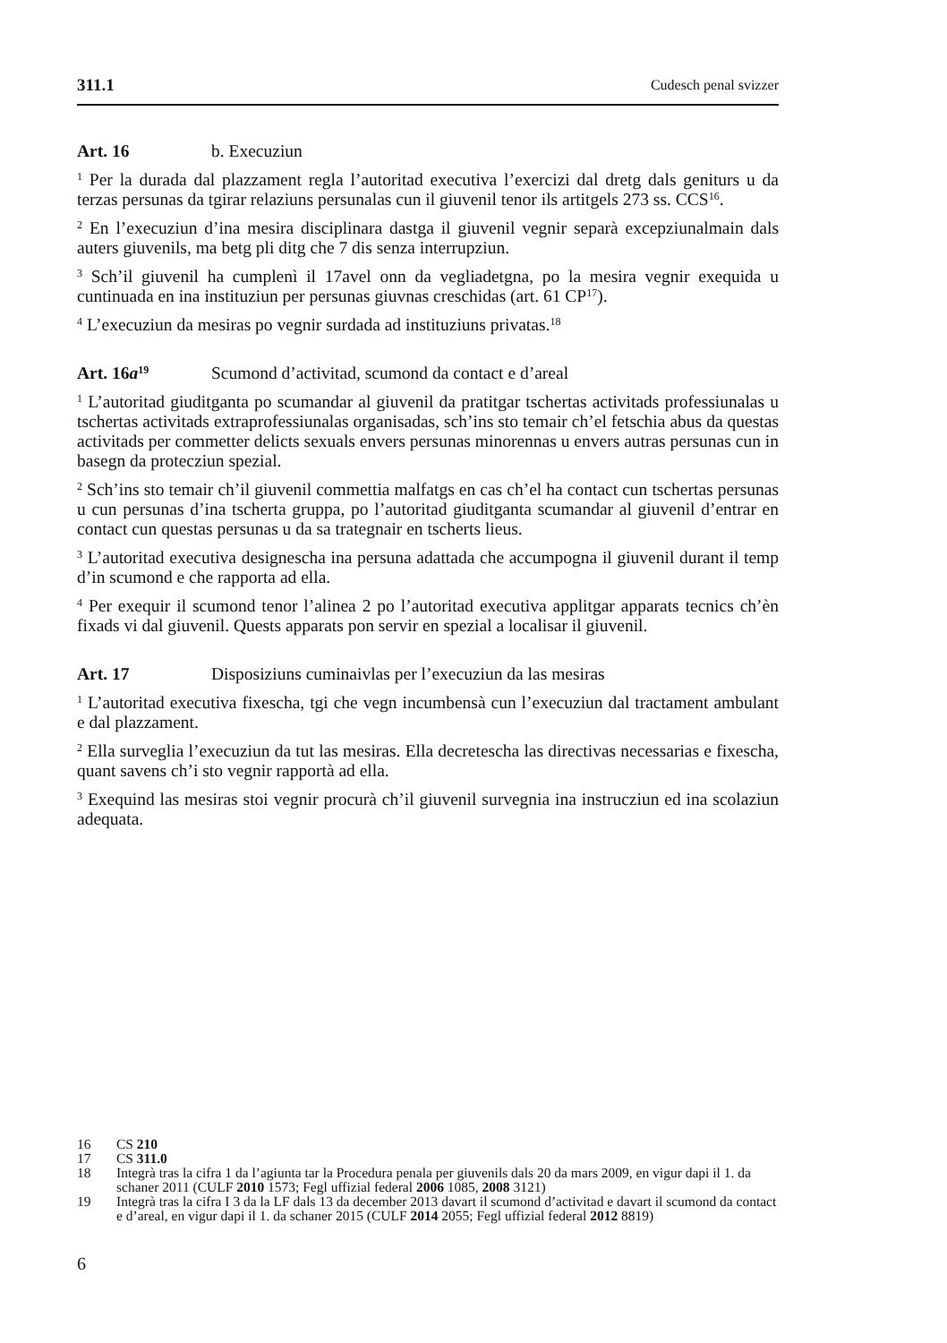311.1 Cudesch penal svizzer
Art. 16 b. Execuziun
<sup>1</sup> Per la durada dal plazzament regla l’autoritad executiva l’exercizi dal dretg dals geniturs u da terzas persunas da tgirar relaziuns persunalas cun il giuvenil tenor ils artitgels 273 ss. CCS<sup>16</sup>.
<sup>2</sup> En l’execuziun d’ina mesira disciplinara dastga il giuvenil vegnir separà excepziunalmain dals auters giuvenils, ma betg pli ditg che 7 dis senza interrupziun.
<sup>3</sup> Sch’il giuvenil ha cumplenì il 17avel onn da vegliadetgna, po la mesira vegnir exequida u cuntinuada en ina instituziun per persunas giuvnas creschidas (art. 61 CP<sup>17</sup>).
<sup>4</sup> L’execuziun da mesiras po vegnir surdada ad instituziuns privatas.<sup>18</sup>
Art. 16a<sup>19</sup> Scumond d’activitad, scumond da contact e d’areal
<sup>1</sup> L’autoritad giuditganta po scumandar al giuvenil da pratitgar tschertas activitads professiunalas u tschertas activitads extraprofessiunalas organisadas, sch’ins sto temair ch’el fetschia abus da questas activitads per commetter delicts sexuals envers persunas minorennas u envers autras persunas cun in basegn da protecziun spezial.
<sup>2</sup> Sch’ins sto temair ch’il giuvenil commettia malfatgs en cas ch’el ha contact cun tschertas persunas u cun persunas d’ina tscherta gruppa, po l’autoritad giuditganta scumandar al giuvenil d’entrar en contact cun questas persunas u da sa trategnair en tscherts lieus.
<sup>3</sup> L’autoritad executiva designescha ina persuna adattada che accumpogna il giuvenil durant il temp d’in scumond e che rapporta ad ella.
<sup>4</sup> Per exequir il scumond tenor l’alinea 2 po l’autoritad executiva applitgar apparats tecnics ch’èn fixads vi dal giuvenil. Quests apparats pon servir en spezial a localisar il giuvenil.
Art. 17 Disposiziuns cuminaivlas per l’execuziun da las mesiras
<sup>1</sup> L’autoritad executiva fixescha, tgi che vegn incumbensà cun l’execuziun dal tractament ambulant e dal plazzament.
<sup>2</sup> Ella surveglia l’execuziun da tut las mesiras. Ella decretescha las directivas necessarias e fixescha, quant savens ch’i sto vegnir rapportà ad ella.
<sup>3</sup> Exequind las mesiras stoi vegnir procurà ch’il giuvenil survegnia ina instrucziun ed ina scolaziun adequata.
16 CS 210
17 CS 311.0
18 Integrà tras la cifra 1 da l’agiunta tar la Procedura penala per giuvenils dals 20 da mars 2009, en vigur dapi il 1. da schaner 2011 (CULF 2010 1573; Fegl uffizial federal 2006 1085, 2008 3121)
19 Integrà tras la cifra I 3 da la LF dals 13 da december 2013 davart il scumond d’activitad e davart il scumond da contact e d’areal, en vigur dapi il 1. da schaner 2015 (CULF 2014 2055; Fegl uffizial federal 2012 8819)
6